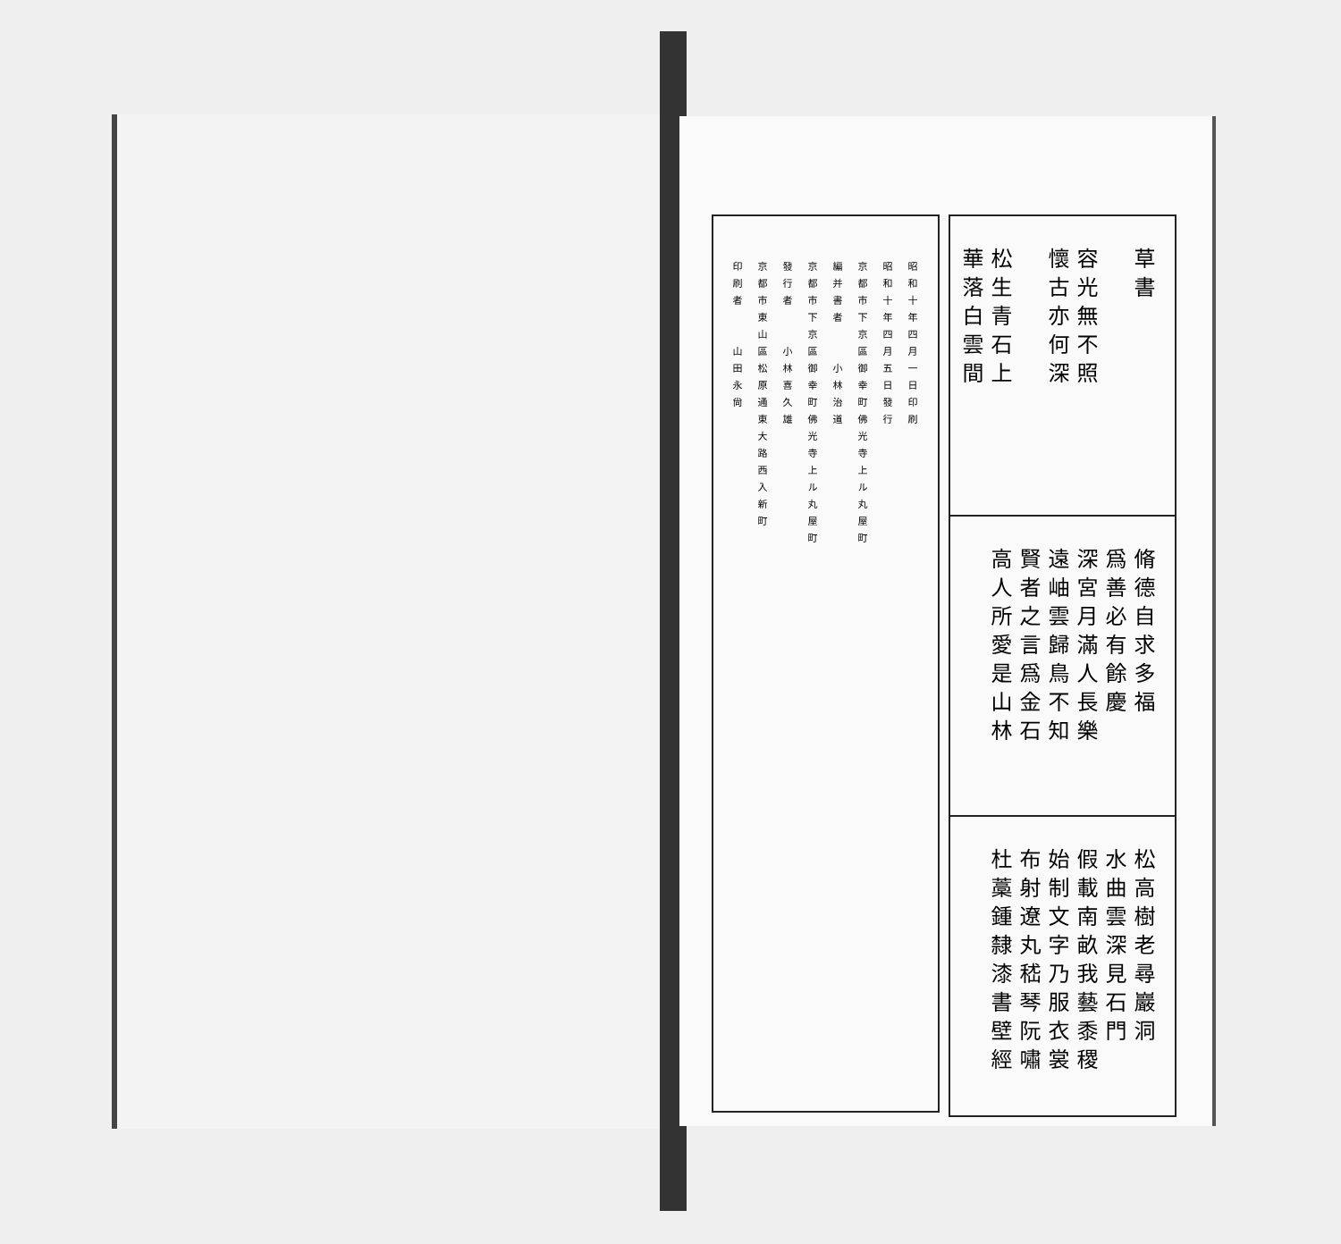草書
容光無不照
懷古亦何深
松生青石上
華落白雲間
脩德自求多福
爲善必有餘慶
深宮月滿人長樂
遠岫雲歸鳥不知
賢者之言爲金石
高人所愛是山林
松高樹老尋巖洞
水曲雲深見石門
假載南畝我藝黍稷
始制文字乃服衣裳
布射遼丸嵇琴阮嘯
杜藁鍾隸漆書壁經
昭和十年四月一日印刷
昭和十年四月五日發行
京都市下京區御幸町佛光寺上ル丸屋町
編并書者　　小林治道
京都市下京區御幸町佛光寺上ル丸屋町
發行者　　小林喜久雄
京都市東山區松原通東大路西入新町
印刷者　　山田永尙